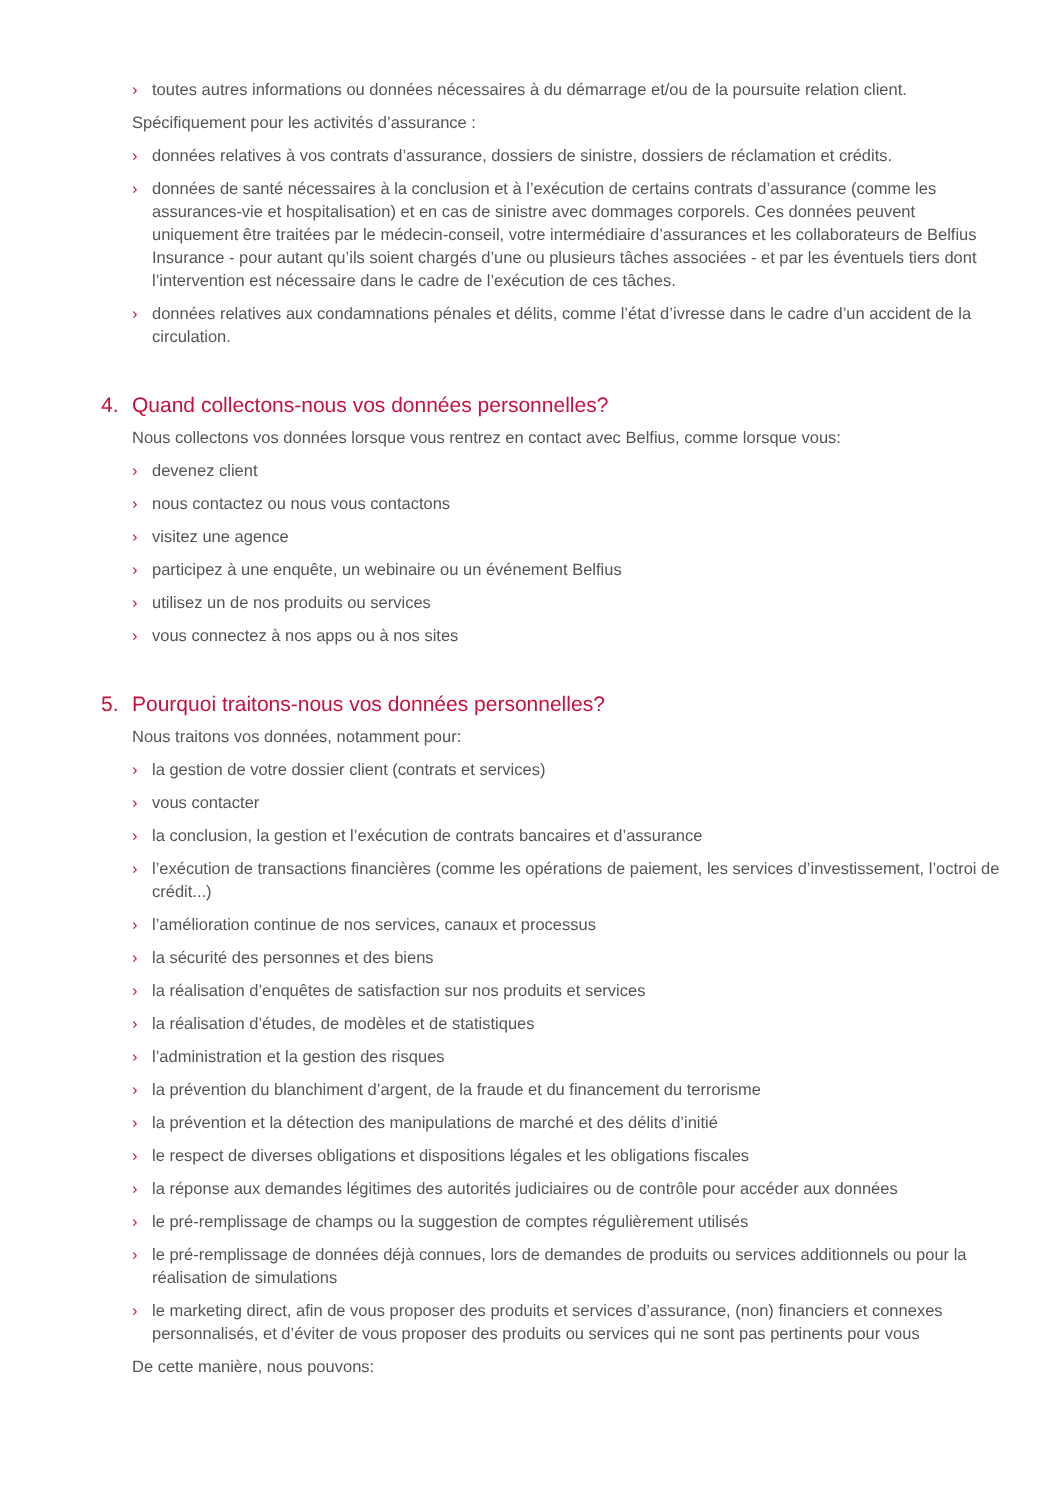› toutes autres informations ou données nécessaires à du démarrage et/ou de la poursuite relation client.
Spécifiquement pour les activités d’assurance :
› données relatives à vos contrats d’assurance, dossiers de sinistre, dossiers de réclamation et crédits.
› données de santé nécessaires à la conclusion et à l’exécution de certains contrats d’assurance (comme les assurances-vie et hospitalisation) et en cas de sinistre avec dommages corporels. Ces données peuvent uniquement être traitées par le médecin-conseil, votre intermédiaire d’assurances et les collaborateurs de Belfius Insurance - pour autant qu’ils soient chargés d’une ou plusieurs tâches associées - et par les éventuels tiers dont l’intervention est nécessaire dans le cadre de l’exécution de ces tâches.
› données relatives aux condamnations pénales et délits, comme l’état d’ivresse dans le cadre d’un accident de la circulation.
4. Quand collectons-nous vos données personnelles?
Nous collectons vos données lorsque vous rentrez en contact avec Belfius, comme lorsque vous:
› devenez client
› nous contactez ou nous vous contactons
› visitez une agence
› participez à une enquête, un webinaire ou un événement Belfius
› utilisez un de nos produits ou services
› vous connectez à nos apps ou à nos sites
5. Pourquoi traitons-nous vos données personnelles?
Nous traitons vos données, notamment pour:
› la gestion de votre dossier client (contrats et services)
› vous contacter
› la conclusion, la gestion et l’exécution de contrats bancaires et d’assurance
› l’exécution de transactions financières (comme les opérations de paiement, les services d’investissement, l’octroi de crédit...)
› l’amélioration continue de nos services, canaux et processus
› la sécurité des personnes et des biens
› la réalisation d’enquêtes de satisfaction sur nos produits et services
› la réalisation d’études, de modèles et de statistiques
› l’administration et la gestion des risques
› la prévention du blanchiment d’argent, de la fraude et du financement du terrorisme
› la prévention et la détection des manipulations de marché et des délits d’initié
› le respect de diverses obligations et dispositions légales et les obligations fiscales
› la réponse aux demandes légitimes des autorités judiciaires ou de contrôle pour accéder aux données
› le pré-remplissage de champs ou la suggestion de comptes régulièrement utilisés
› le pré-remplissage de données déjà connues, lors de demandes de produits ou services additionnels ou pour la réalisation de simulations
› le marketing direct, afin de vous proposer des produits et services d’assurance, (non) financiers et connexes personnalisés, et d’éviter de vous proposer des produits ou services qui ne sont pas pertinents pour vous
De cette manière, nous pouvons: